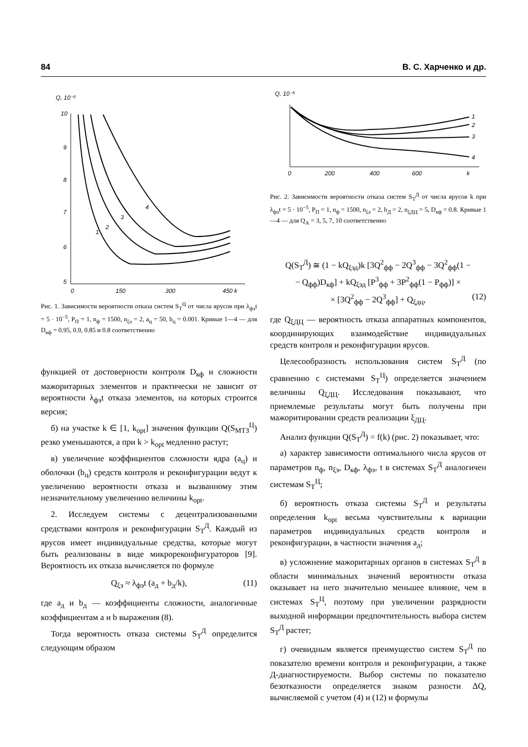84 В. С. Харченко и др.
Q, 10⁻⁵
10
9
8
7
6
5
0
150
300
450 k
1
2
3
4
Рис. 1. Зависимости вероятности отказа систем S<sub>Т</sub><sup>Ц</sup> от числа ярусов при λ<sub>фэ</sub>t = 5 · 10<sup>−5</sup>, P<sub>П</sub> = 1, n<sub>ф</sub> = 1500, n<sub>ξэ</sub> = 2, a<sub>ц</sub> = 50, b<sub>ц</sub> = 0.001. Кривые 1—4 — для D<sub>кф</sub> = 0.95, 0.9, 0.85 и 0.8 соответственно
функцией от достоверности контроля D<sub>кф</sub> и сложности мажоритарных элементов и практически не зависит от вероятности λ<sub>фэ</sub>t отказа элементов, на которых строится версия;
б) на участке k ∈ [1, k<sub>opt</sub>] значения функции Q(S<sub>МТЗ</sub><sup>Ц</sup>) резко уменьшаются, а при k > k<sub>opt</sub> медленно растут;
в) увеличение коэффициентов сложности ядра (a<sub>ц</sub>) и оболочки (b<sub>ц</sub>) средств контроля и реконфигурации ведут к увеличению вероятности отказа и вызванному этим незначительному увеличению величины k<sub>opt</sub>.
2. Исследуем системы с децентрализованными средствами контроля и реконфигурации S<sub>Т</sub><sup>Д</sup>. Каждый из ярусов имеет индивидуальные средства, которые могут быть реализованы в виде микрореконфигураторов [9]. Вероятность их отказа вычисляется по формуле
Q<sub>ξэ</sub> ≈ λ<sub>фэ</sub>t (a<sub>д</sub> + b<sub>д</sub>/k), (11)
где a<sub>д</sub> и b<sub>д</sub> — коэффициенты сложности, аналогичные коэффициентам a и b выражения (8).
Тогда вероятность отказа системы S<sub>Т</sub><sup>Д</sup> определится следующим образом
Q, 10⁻⁵
0
200
400
600
k
1
2
3
4
Рис. 2. Зависимости вероятности отказа систем S<sub>Т</sub><sup>Д</sup> от числа ярусов k при λ<sub>фэ</sub>t = 5 · 10<sup>−5</sup>, P<sub>П</sub> = 1, n<sub>ф</sub> = 1500, n<sub>ξэ</sub> = 2, b<sub>Д</sub> = 2, n<sub>ξДЦ</sub> = 5, D<sub>кф</sub> = 0.8. Кривые 1—4 — для Q<sub>A</sub> = 3, 5, 7, 10 соответственно
Q(S<sub>Т</sub><sup>Д</sup>) ≅ (1 − kQ<sub>ξэд</sub>)k [3Q<sup>2</sup><sub>фф</sub> − 2Q<sup>3</sup><sub>фф</sub> − 3Q<sup>2</sup><sub>фф</sub>(1 −
− Q<sub>фф</sub>)D<sub>кф</sub>] + kQ<sub>ξэд</sub> [P<sup>3</sup><sub>фф</sub> + 3P<sup>2</sup><sub>фф</sub>(1 − P<sub>фф</sub>)] ×
× [3Q<sup>2</sup><sub>фф</sub> − 2Q<sup>3</sup><sub>фф</sub>] + Q<sub>ξдц</sub>, (12)
где Q<sub>ξДЦ</sub> — вероятность отказа аппаратных компонентов, координирующих взаимодействие индивидуальных средств контроля и реконфигурации ярусов.
Целесообразность использования систем S<sub>Т</sub><sup>Д</sup> (по сравнению с системами S<sub>Т</sub><sup>Ц</sup>) определяется значением величины Q<sub>ξДЦ</sub>. Исследования показывают, что приемлемые результаты могут быть получены при мажоритировании средств реализации ξ<sub>ДЦ</sub>.
Анализ функции Q(S<sub>Т</sub><sup>Д</sup>) = f(k) (рис. 2) показывает, что:
а) характер зависимости оптимального числа ярусов от параметров n<sub>ф</sub>, n<sub>ξэ</sub>, D<sub>кф</sub>, λ<sub>фэ</sub>, t в системах S<sub>Т</sub><sup>Д</sup> аналогичен системам S<sub>Т</sub><sup>Ц</sup>;
б) вероятность отказа системы S<sub>Т</sub><sup>Д</sup> и результаты определения k<sub>opt</sub> весьма чувствительны к вариации параметров индивидуальных средств контроля и реконфигурации, в частности значения a<sub>д</sub>;
в) усложнение мажоритарных органов в системах S<sub>Т</sub><sup>Д</sup> в области минимальных значений вероятности отказа оказывает на него значительно меньшее влияние, чем в системах S<sub>Т</sub><sup>Ц</sup>, поэтому при увеличении разрядности выходной информации предпочтительность выбора систем S<sub>Т</sub><sup>Д</sup> растет;
г) очевидным является преимущество систем S<sub>Т</sub><sup>Д</sup> по показателю времени контроля и реконфигурации, а также Д-диагностируемости. Выбор системы по показателю безотказности определяется знаком разности ΔQ, вычисляемой с учетом (4) и (12) и формулы